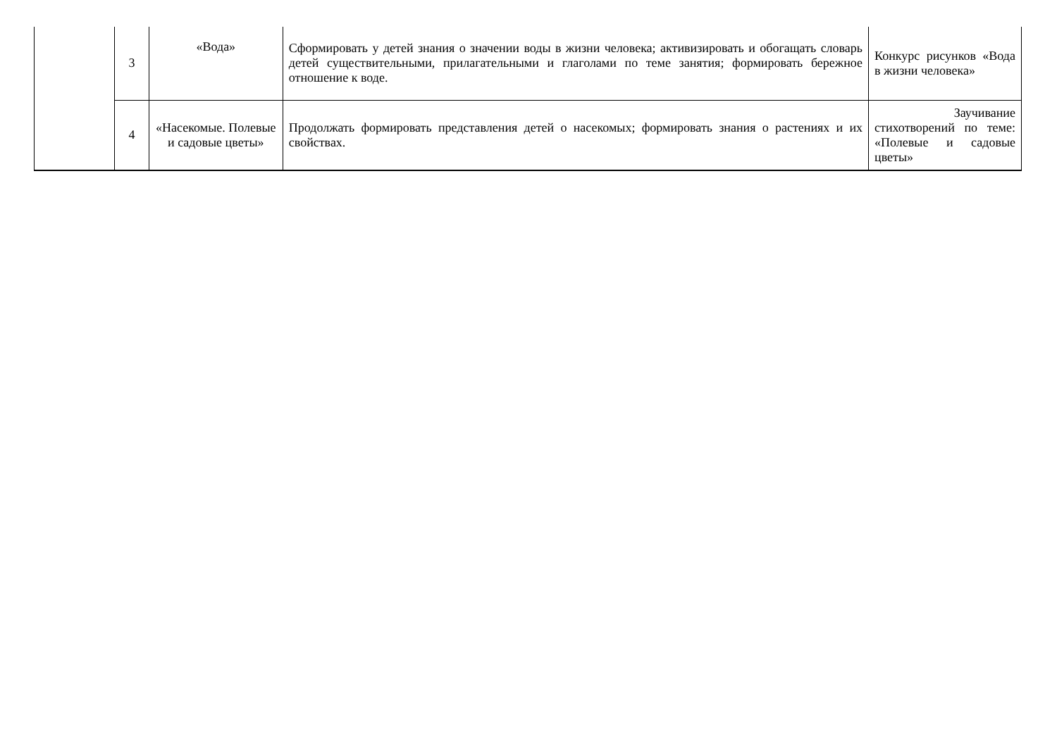| | 3 | «Вода» | Сформировать у детей знания о значении воды в жизни человека; активизировать и обогащать словарь детей существительными, прилагательными и глаголами по теме занятия; формировать бережное отношение к воде. | Конкурс рисунков «Вода в жизни человека» |
| | 4 | «Насекомые. Полевые и садовые цветы» | Продолжать формировать представления детей о насекомых; формировать знания о растениях и их свойствах. | Заучивание стихотворений по теме: «Полевые и садовые цветы» |